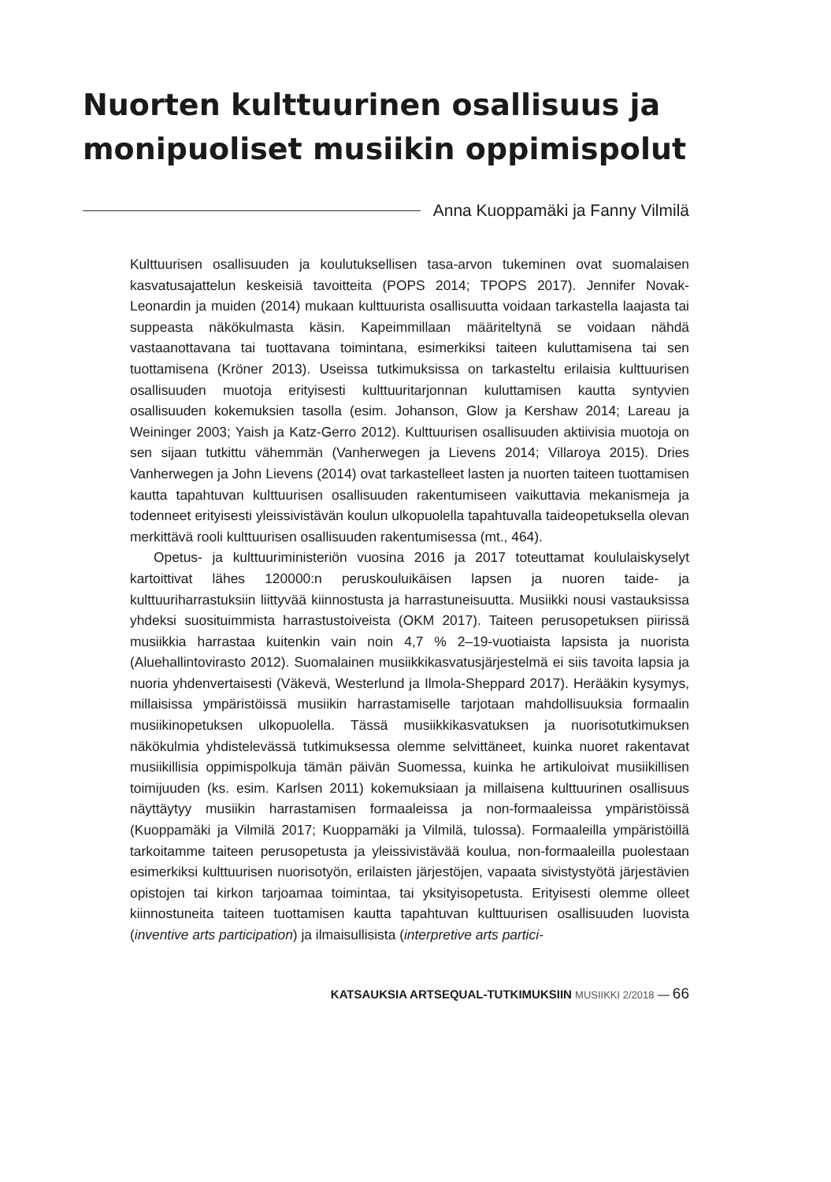Nuorten kulttuurinen osallisuus ja monipuoliset musiikin oppimispolut
Anna Kuoppamäki ja Fanny Vilmilä
Kulttuurisen osallisuuden ja koulutuksellisen tasa-arvon tukeminen ovat suomalaisen kasvatusajattelun keskeisiä tavoitteita (POPS 2014; TPOPS 2017). Jennifer Novak-Leonardin ja muiden (2014) mukaan kulttuurista osallisuutta voidaan tarkastella laajasta tai suppeasta näkökulmasta käsin. Kapeimmillaan määriteltynä se voidaan nähdä vastaanottavana tai tuottavana toimintana, esimerkiksi taiteen kuluttamisena tai sen tuottamisena (Kröner 2013). Useissa tutkimuksissa on tarkasteltu erilaisia kulttuurisen osallisuuden muotoja erityisesti kulttuuritarjonnan kuluttamisen kautta syntyvien osallisuuden kokemuksien tasolla (esim. Johanson, Glow ja Kershaw 2014; Lareau ja Weininger 2003; Yaish ja Katz-Gerro 2012). Kulttuurisen osallisuuden aktiivisia muotoja on sen sijaan tutkittu vähemmän (Vanherwegen ja Lievens 2014; Villaroya 2015). Dries Vanherwegen ja John Lievens (2014) ovat tarkastelleet lasten ja nuorten taiteen tuottamisen kautta tapahtuvan kulttuurisen osallisuuden rakentumiseen vaikuttavia mekanismeja ja todenneet erityisesti yleissivistävän koulun ulkopuolella tapahtuvalla taideopetuksella olevan merkittävä rooli kulttuurisen osallisuuden rakentumisessa (mt., 464).
Opetus- ja kulttuuriministeriön vuosina 2016 ja 2017 toteuttamat koululaiskyselyt kartoittivat lähes 120000:n peruskouluikäisen lapsen ja nuoren taide- ja kulttuuriharrastuksiin liittyvää kiinnostusta ja harrastuneisuutta. Musiikki nousi vastauksissa yhdeksi suosituimmista harrastustoiveista (OKM 2017). Taiteen perusopetuksen piirissä musiikkia harrastaa kuitenkin vain noin 4,7 % 2–19-vuotiaista lapsista ja nuorista (Aluehallintovirasto 2012). Suomalainen musiikkikasvatusjärjestelmä ei siis tavoita lapsia ja nuoria yhdenvertaisesti (Väkevä, Westerlund ja Ilmola-Sheppard 2017). Herääkin kysymys, millaisissa ympäristöissä musiikin harrastamiselle tarjotaan mahdollisuuksia formaalin musiikinopetuksen ulkopuolella. Tässä musiikkikasvatuksen ja nuorisotutkimuksen näkökulmia yhdistelevässä tutkimuksessa olemme selvittäneet, kuinka nuoret rakentavat musiikillisia oppimispolkuja tämän päivän Suomessa, kuinka he artikuloivat musiikillisen toimijuuden (ks. esim. Karlsen 2011) kokemuksiaan ja millaisena kulttuurinen osallisuus näyttäytyy musiikin harrastamisen formaaleissa ja non-formaaleissa ympäristöissä (Kuoppamäki ja Vilmilä 2017; Kuoppamäki ja Vilmilä, tulossa). Formaaleilla ympäristöillä tarkoitamme taiteen perusopetusta ja yleissivistävää koulua, non-formaaleilla puolestaan esimerkiksi kulttuurisen nuorisotyön, erilaisten järjestöjen, vapaata sivistystyötä järjestävien opistojen tai kirkon tarjoamaa toimintaa, tai yksityisopetusta. Erityisesti olemme olleet kiinnostuneita taiteen tuottamisen kautta tapahtuvan kulttuurisen osallisuuden luovista (inventive arts participation) ja ilmaisullisista (interpretive arts partici-
KATSAUKSIA ARTSEQUAL-TUTKIMUKSIIN MUSIIKKI 2/2018 — 66